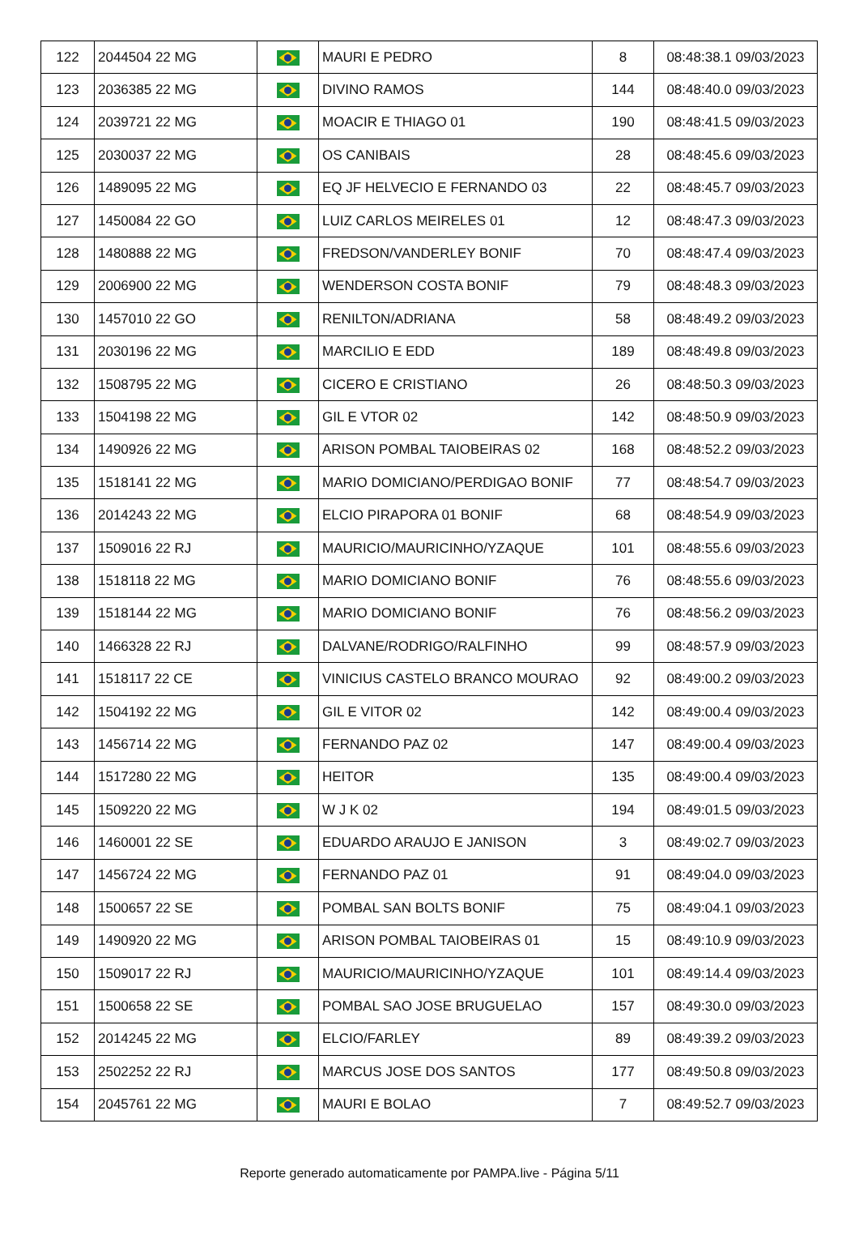| 122 | 2044504 22 MG | | MAURI E PEDRO | 8 | 08:48:38.1 09/03/2023 |
| 123 | 2036385 22 MG | | DIVINO RAMOS | 144 | 08:48:40.0 09/03/2023 |
| 124 | 2039721 22 MG | | MOACIR E THIAGO 01 | 190 | 08:48:41.5 09/03/2023 |
| 125 | 2030037 22 MG | | OS CANIBAIS | 28 | 08:48:45.6 09/03/2023 |
| 126 | 1489095 22 MG | | EQ JF HELVECIO E FERNANDO 03 | 22 | 08:48:45.7 09/03/2023 |
| 127 | 1450084 22 GO | | LUIZ CARLOS MEIRELES 01 | 12 | 08:48:47.3 09/03/2023 |
| 128 | 1480888 22 MG | | FREDSON/VANDERLEY BONIF | 70 | 08:48:47.4 09/03/2023 |
| 129 | 2006900 22 MG | | WENDERSON COSTA BONIF | 79 | 08:48:48.3 09/03/2023 |
| 130 | 1457010 22 GO | | RENILTON/ADRIANA | 58 | 08:48:49.2 09/03/2023 |
| 131 | 2030196 22 MG | | MARCILIO E EDD | 189 | 08:48:49.8 09/03/2023 |
| 132 | 1508795 22 MG | | CICERO E CRISTIANO | 26 | 08:48:50.3 09/03/2023 |
| 133 | 1504198 22 MG | | GIL E VTOR 02 | 142 | 08:48:50.9 09/03/2023 |
| 134 | 1490926 22 MG | | ARISON POMBAL TAIOBEIRAS 02 | 168 | 08:48:52.2 09/03/2023 |
| 135 | 1518141 22 MG | | MARIO DOMICIANO/PERDIGAO BONIF | 77 | 08:48:54.7 09/03/2023 |
| 136 | 2014243 22 MG | | ELCIO PIRAPORA 01 BONIF | 68 | 08:48:54.9 09/03/2023 |
| 137 | 1509016 22 RJ | | MAURICIO/MAURICINHO/YZAQUE | 101 | 08:48:55.6 09/03/2023 |
| 138 | 1518118 22 MG | | MARIO DOMICIANO BONIF | 76 | 08:48:55.6 09/03/2023 |
| 139 | 1518144 22 MG | | MARIO DOMICIANO BONIF | 76 | 08:48:56.2 09/03/2023 |
| 140 | 1466328 22 RJ | | DALVANE/RODRIGO/RALFINHO | 99 | 08:48:57.9 09/03/2023 |
| 141 | 1518117 22 CE | | VINICIUS CASTELO BRANCO MOURAO | 92 | 08:49:00.2 09/03/2023 |
| 142 | 1504192 22 MG | | GIL E VITOR 02 | 142 | 08:49:00.4 09/03/2023 |
| 143 | 1456714 22 MG | | FERNANDO PAZ 02 | 147 | 08:49:00.4 09/03/2023 |
| 144 | 1517280 22 MG | | HEITOR | 135 | 08:49:00.4 09/03/2023 |
| 145 | 1509220 22 MG | | W J K 02 | 194 | 08:49:01.5 09/03/2023 |
| 146 | 1460001 22 SE | | EDUARDO ARAUJO E JANISON | 3 | 08:49:02.7 09/03/2023 |
| 147 | 1456724 22 MG | | FERNANDO PAZ 01 | 91 | 08:49:04.0 09/03/2023 |
| 148 | 1500657 22 SE | | POMBAL SAN BOLTS BONIF | 75 | 08:49:04.1 09/03/2023 |
| 149 | 1490920 22 MG | | ARISON POMBAL TAIOBEIRAS 01 | 15 | 08:49:10.9 09/03/2023 |
| 150 | 1509017 22 RJ | | MAURICIO/MAURICINHO/YZAQUE | 101 | 08:49:14.4 09/03/2023 |
| 151 | 1500658 22 SE | | POMBAL SAO JOSE BRUGUELAO | 157 | 08:49:30.0 09/03/2023 |
| 152 | 2014245 22 MG | | ELCIO/FARLEY | 89 | 08:49:39.2 09/03/2023 |
| 153 | 2502252 22 RJ | | MARCUS JOSE DOS SANTOS | 177 | 08:49:50.8 09/03/2023 |
| 154 | 2045761 22 MG | | MAURI E BOLAO | 7 | 08:49:52.7 09/03/2023 |
Reporte generado automaticamente por PAMPA.live - Página 5/11